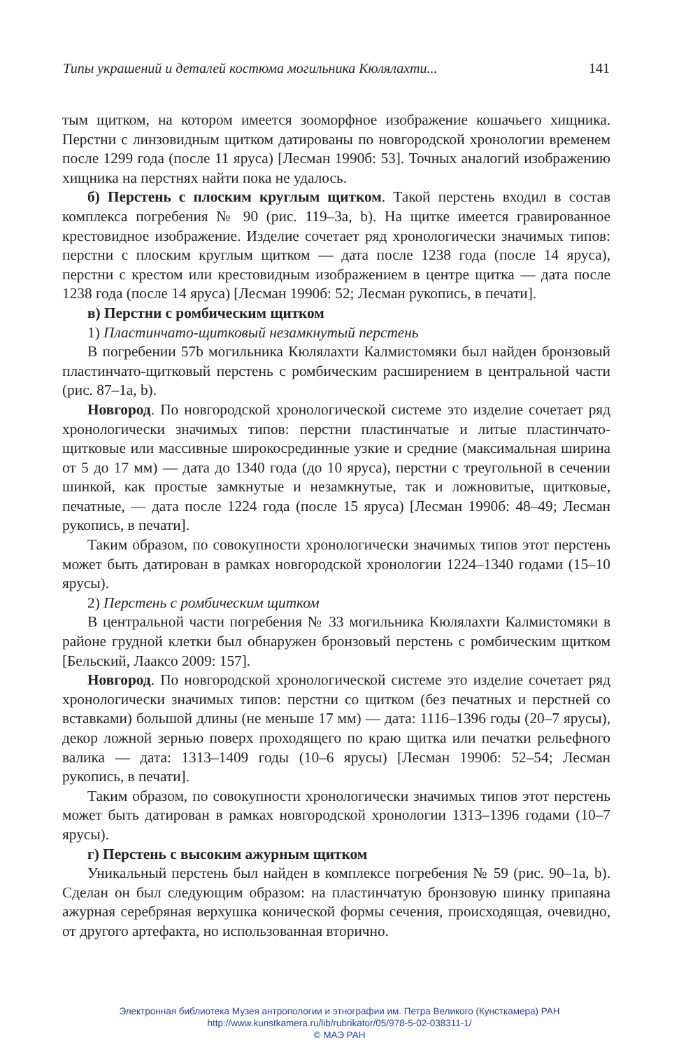Типы украшений и деталей костюма могильника Кюлялахти... 141
тым щитком, на котором имеется зооморфное изображение кошачьего хищника. Перстни с линзовидным щитком датированы по новгородской хронологии временем после 1299 года (после 11 яруса) [Лесман 1990б: 53]. Точных аналогий изображению хищника на перстнях найти пока не удалось.
б) Перстень с плоским круглым щитком. Такой перстень входил в состав комплекса погребения № 90 (рис. 119–3а, b). На щитке имеется гравированное крестовидное изображение. Изделие сочетает ряд хронологически значимых типов: перстни с плоским круглым щитком — дата после 1238 года (после 14 яруса), перстни с крестом или крестовидным изображением в центре щитка — дата после 1238 года (после 14 яруса) [Лесман 1990б: 52; Лесман рукопись, в печати].
в) Перстни с ромбическим щитком
1) Пластинчато-щитковый незамкнутый перстень
В погребении 57b могильника Кюлялахти Калмистомяки был найден бронзовый пластинчато-щитковый перстень с ромбическим расширением в центральной части (рис. 87–1а, b).
Новгород. По новгородской хронологической системе это изделие сочетает ряд хронологически значимых типов: перстни пластинчатые и литые пластинчато-щитковые или массивные широкосрединные узкие и средние (максимальная ширина от 5 до 17 мм) — дата до 1340 года (до 10 яруса), перстни с треугольной в сечении шинкой, как простые замкнутые и незамкнутые, так и ложновитые, щитковые, печатные, — дата после 1224 года (после 15 яруса) [Лесман 1990б: 48–49; Лесман рукопись, в печати].
Таким образом, по совокупности хронологически значимых типов этот перстень может быть датирован в рамках новгородской хронологии 1224–1340 годами (15–10 ярусы).
2) Перстень с ромбическим щитком
В центральной части погребения № 33 могильника Кюлялахти Калмистомяки в районе грудной клетки был обнаружен бронзовый перстень с ромбическим щитком [Бельский, Лааксо 2009: 157].
Новгород. По новгородской хронологической системе это изделие сочетает ряд хронологически значимых типов: перстни со щитком (без печатных и перстней со вставками) большой длины (не меньше 17 мм) — дата: 1116–1396 годы (20–7 ярусы), декор ложной зернью поверх проходящего по краю щитка или печатки рельефного валика — дата: 1313–1409 годы (10–6 ярусы) [Лесман 1990б: 52–54; Лесман рукопись, в печати].
Таким образом, по совокупности хронологически значимых типов этот перстень может быть датирован в рамках новгородской хронологии 1313–1396 годами (10–7 ярусы).
г) Перстень с высоким ажурным щитком
Уникальный перстень был найден в комплексе погребения № 59 (рис. 90–1а, b). Сделан он был следующим образом: на пластинчатую бронзовую шинку припаяна ажурная серебряная верхушка конической формы сечения, происходящая, очевидно, от другого артефакта, но использованная вторично.
Электронная библиотека Музея антропологии и этнографии им. Петра Великого (Кунсткамера) РАН
http://www.kunstkamera.ru/lib/rubrikator/05/978-5-02-038311-1/
© МАЭ РАН